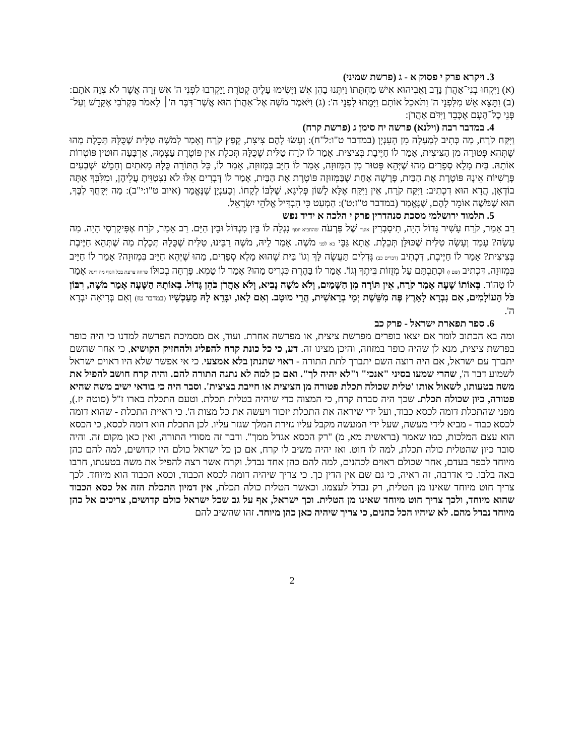3. ויקרא פרק י פסוק א - ג (פרשת שמיני)
(א) וַיִּקְחוּ בְנֵי־אַהֲרֹן נָדָב וַאֲבִיהוּא אִישׁ מַחְתָּתוֹ וַיִּתְּנוּ בָהֵן אֵשׁ וַיָּשִׂימוּ עָלֶיהָ קְטֹרֶת וַיַּקְרִבוּ לִפְנֵי ה' אֵשׁ זָרָה אֲשֶׁר לֹא צִוָּה אֹתָם: (ב) וַתֵּצֵא אֵשׁ מִלִּפְנֵי ה' וַתֹּאכַל אוֹתָם וַיָּמֻתוּ לִפְנֵי ה': (ג) וַיֹּאמֶר מֹשֶׁה אֶל־אַהֲרֹן הוּא אֲשֶׁר־דִּבֶּר ה'׀ לֵאמֹר בִּקְרֹבַי אֶקָּדֵשׁ וְעַל־פְּנֵי כָל־הָעָם אֶכָּבֵד וַיִּדֹּם אַהֲרֹן:
4. במדבר רבה (וילנא) פרשה יח סימן ג (פרשת קרח)
וַיִּקַּח קֹרַח, מַה כְּתִיב לְמַעְלָה מִן הָעִנְיָן (במדבר ט"ו:ל"ח): וְעָשׂוּ לָהֶם צִיצִת, קָפַץ קֹרַח וְאָמַר לְמֹשֶׁה טַלִּית שֶׁכֻּלָּהּ תְּכֵלֶת מַהוּ שֶׁתְּהֵא פְּטוּרָה מִן הַצִּיצִית, אָמַר לוֹ חַיֶּיבֶת בְּצִיצִית. אָמַר לוֹ קֹרַח טַלִּית שֶׁכֻּלָּהּ תְּכֵלֶת אֵין פּוֹטֶרֶת עַצְמָהּ, אַרְבָּעָה חוּטִין פּוֹטְרוֹת אוֹתָהּ. בַּיִת מָלֵא סְפָרִים מַהוּ שֶׁיְּהֵא פָּטוּר מִן הַמְּזוּזָה, אָמַר לוֹ חַיָּב בִּמְזוּזָה, אָמַר לוֹ, כָּל הַתּוֹרָה כֻּלָּהּ מָאתַיִם וְחָמֵשׁ וּשְׁבְעִים פָּרָשִׁיּוֹת אֵינָהּ פּוֹטֶרֶת אֶת הַבַּיִת, פָּרָשָׁה אַחַת שֶׁבַּמְּזוּזָה פּוֹטֶרֶת אֶת הַבַּיִת, אָמַר לוֹ דְּבָרִים אֵלּוּ לֹא נִצְטַוֵּיתָ עֲלֵיהֶן, וּמִלִּבְּךָ אַתָּה בוֹדְאָן, הֲדָא הוּא דִכְתִיב: וַיִּקַּח קֹרַח, אֵין וַיִּקַּח אֶלָּא לָשׁוֹן פְּלִיגָא, שֶׁלִּבּוֹ לְקָחוֹ. וְכָעִנְיָן שֶׁנֶּאֱמַר (איוב ט"ו:י"ב): מַה יִּקָּחֲךָ לִבֶּךָ, הוּא שֶׁמֹּשֶׁה אוֹמֵר לָהֶם, שֶׁנֶּאֱמַר (במדבר ט"ז:ט'): הַמְעַט כִּי הִבְדִּיל אֱלֹהֵי יִשְׂרָאֵל.
5. תלמוד ירושלמי מסכת סנהדרין פרק י הלכה א ידיד נפש
רַב אָמַר, קֹרַח עָשִׁיר גָּדוֹל הָיָה, תִיסָבְרִין אוצר שֶׁל פַּרְעֹה שהחביא יוסף נִגְלָה לוֹ בֵּין מִגְדּוֹל וּבֵין הַיָּם. רַב אָמַר, קֹרַח אֶפִּיקָרְסִי הָיָה. מַה עָשָׂה? עָמַד וְעָשָׂה טַלִּית שֶׁכּוּלָּן תְּכֵלֶת. אֲתָא גַּבֵּי בא לפני מֹשֶׁה. אָמַר לֵיהּ, מֹשֶׁה רַבֵּינוּ, טַלִּית שֶׁכֻּלָּהּ תְּכֵלֶת מַה שֶׁתְּהֵא חַיֶּיבֶת בְּצִיצִית? אָמַר לוֹ חַיֶּיבֶת, דִּכְתִיב (דברים כב) גְּדִלִים תַּעֲשֶׂה לָּךְ וְגוֹ' בַּיִת שֶׁהוּא מָלֵא סְפָרִים, מַהוּ שֶׁיְּהֵא חַיָּיב בִּמְזוּזָה? אָמַר לוֹ חַיָּיב בִּמְזוּזָה, דִּכְתִיב (שם ו) וּכְתַבְתָּם עַל מְזֻזוֹת בֵּיתֶךָ וְגוֹ'. אָמַר לוֹ בַּהֶרֶת כִּגְרִיס מַהוּ? אָמַר לוֹ טָמֵא. פָּרְחָה בְכוּלּוֹ פרחה צרעת בכל הגוף מה דינו? אָמַר לוֹ טָהוֹר. בְּאוֹתוֹ שָׁעָה אָמַר קֹרַח, אֵין תּוֹרָה מִן הַשָּׁמַיִם, וְלֹא מֹשֶׁה נָבִיא, וְלֹא אַהֲרֹן כֹּהֵן גָּדוֹל. בְּאוֹתָהּ הַשָּׁעָה אָמַר מֹשֶׁה, רִבּוֹן כֹּל הָעוֹלָמִים, אִם נִבְרָא לָאָרֶץ פֶּה מִשֵּׁשֶׁת יְמֵי בְרֵאשִׁית, הֲרֵי מוּטָב. וְאִם לָאו, יִבָּרֵא לָהּ מֵעַכְשָׁיו (במדבר טז) וְאִם בְּרִיאָה יִבְרָא ה'.
6. ספר תפארת ישראל - פרק כב
ומה בא הכתוב לומר אם יצאו כופרים מפרשת ציצית, או מפרשה אחרת. ועוד, אם מסמיכת הפרשה למדנו כי היה כופר בפרשת ציצית, מנא לן שהיה כופר במזוזה, והיכן מצינו זה. דע, כי כל כונת קרח להפליג ולהחזיק הקושיא, כי אחר שהשם יתברך עם ישראל, אם היה רוצה השם יתברך לתת התורה - ראוי שתנתן בלא אמצעי. כי אי אפשר שלא היו ראוים ישראל לשמוע דבר ה', שהרי שמעו בסיני "אנכי" ו"לא יהיה לך". ואם כן למה לא נתנה התורה להם. והיה קרח חושב להפיל את משה בטעותו, לשאול אותו 'טלית שכולה תכלת פטורה מן הציצית או חייבת בציצית'. וסבר היה כי בודאי ישיב משה שהיא פטורה, כיון שכולה תכלת. שכך היה סברת קרח, כי המצוה כדי שיהיה בטלית תכלת. וטעם התכלת בארו ז"ל (סוטה יז.), מפני שהתכלת דומה לכסא כבוד, ועל ידי שיראה את התכלת יזכור ויעשה את כל מצות ה'. כי ראיית התכלת - שהוא דומה לכסא כבוד - מביא לידי מעשה, שעל ידי המעשה מקבל עליו גזירת המלך שגזר עליו. לכן התכלת הוא דומה לכסא, כי הכסא הוא עצם המלכות, כמו שאמר (בראשית מא, מ) "רק הכסא אגדל ממך". ודבר זה מסודי התורה, ואין כאן מקום זה. והיה סובר כיון שהטלית כולה תכלת, למה לו חוט. ואז יהיה משיב לו קרח, אם כן כל ישראל כולם היו קדושים, למה להם כהן מיוחד לכפר בעדם, אחר שכולם ראוים לכהנים, למה להם כהן אחד נבדל. וקרח אשר רצה להפיל את משה בטענתו, חרבו באה בלבו. כי אדרבה, זה ראיה, כי גם שם אין הדין כך. כי צריך שיהיה דומה לכסא הכבוד, וכסא הכבוד הוא מיוחד. לכך צריך חוט מיוחד שאינו מן הטלית, רק נבדל לעצמו. וכאשר הטלית כולה תכלת, אין דמיון התכלת הזה אל כסא הכבוד שהוא מיוחד, ולכך צריך חוט מיוחד שאינו מן הטלית. וכך ישראל, אף על גב שכל ישראל כולם קדושים, צריכים אל כהן מיוחד נבדל מהם. לא שיהיו הכל כהנים, כי צריך שיהיה כאן כהן מיוחד. זהו שהשיב להם
2